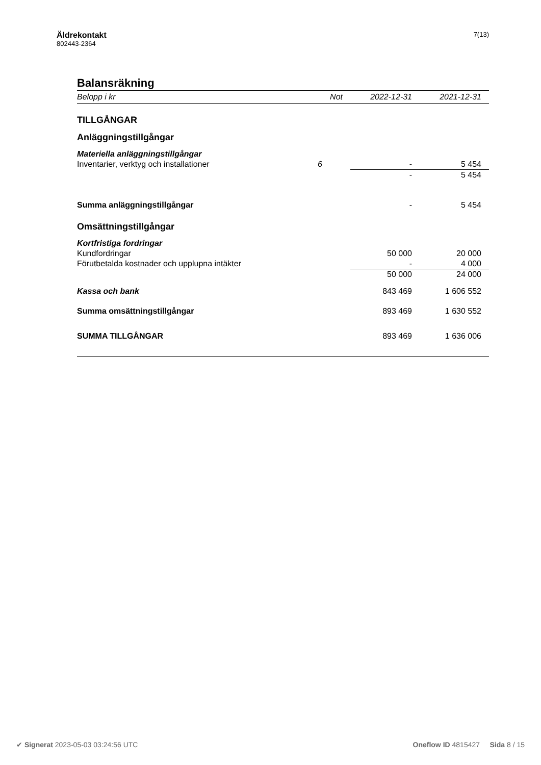Äldrekontakt
802443-2364
7(13)
Balansräkning
| Belopp i kr | Not | 2022-12-31 | 2021-12-31 |
| --- | --- | --- | --- |
| TILLGÅNGAR | | | |
| Anläggningstillgångar | | | |
| Materiella anläggningstillgångar | | | |
| Inventarier, verktyg och installationer | 6 | - | 5 454 |
| | | - | 5 454 |
| Summa anläggningstillgångar | | - | 5 454 |
| Omsättningstillgångar | | | |
| Kortfristiga fordringar | | | |
| Kundfordringar | | 50 000 | 20 000 |
| Förutbetalda kostnader och upplupna intäkter | | - | 4 000 |
| | | 50 000 | 24 000 |
| Kassa och bank | | 843 469 | 1 606 552 |
| Summa omsättningstillgångar | | 893 469 | 1 630 552 |
| SUMMA TILLGÅNGAR | | 893 469 | 1 636 006 |
✔ Signerat 2023-05-03 03:24:56 UTC
Oneflow ID 4815427 Sida 8 / 15